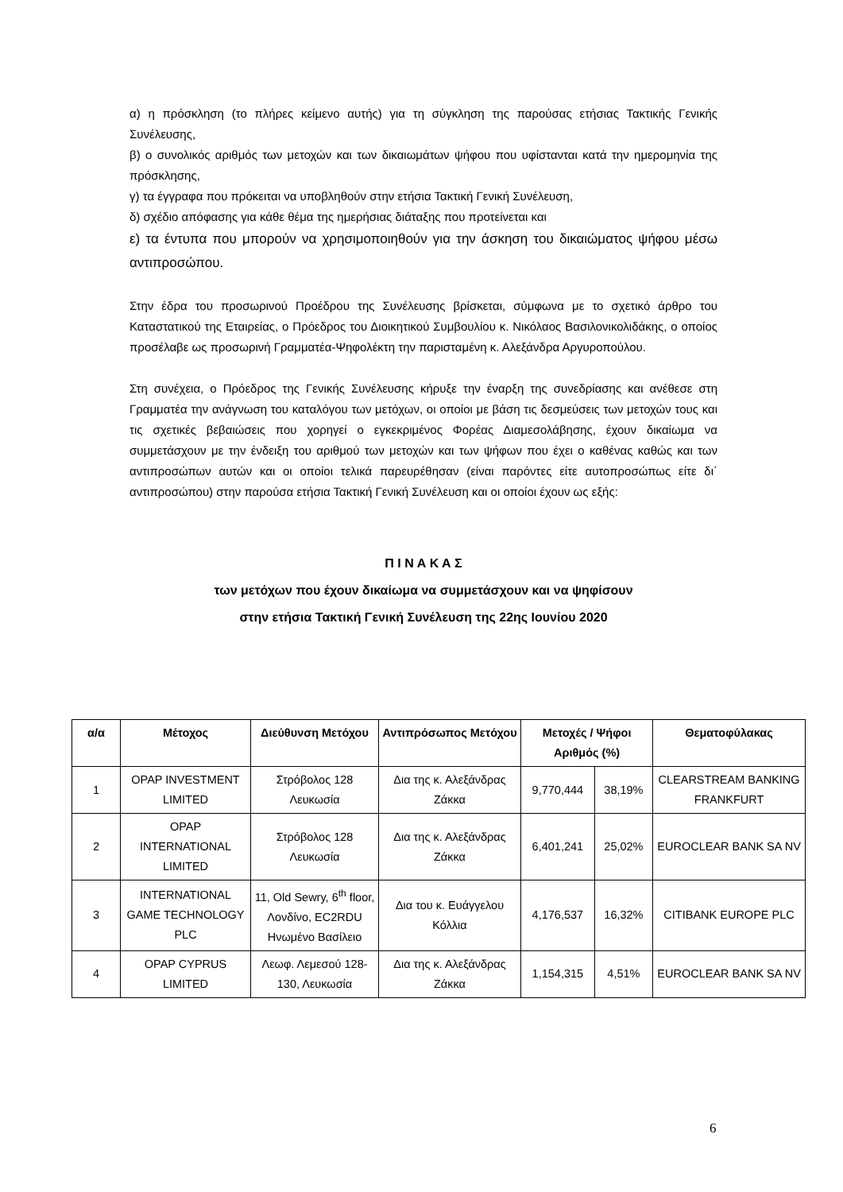α) η πρόσκληση (το πλήρες κείμενο αυτής) για τη σύγκληση της παρούσας ετήσιας Τακτικής Γενικής Συνέλευσης,
β) ο συνολικός αριθμός των μετοχών και των δικαιωμάτων ψήφου που υφίστανται κατά την ημερομηνία της πρόσκλησης,
γ) τα έγγραφα που πρόκειται να υποβληθούν στην ετήσια Τακτική Γενική Συνέλευση,
δ) σχέδιο απόφασης για κάθε θέμα της ημερήσιας διάταξης που προτείνεται και
ε) τα έντυπα που μπορούν να χρησιμοποιηθούν για την άσκηση του δικαιώματος ψήφου μέσω αντιπροσώπου.
Στην έδρα του προσωρινού Προέδρου της Συνέλευσης βρίσκεται, σύμφωνα με το σχετικό άρθρο του Καταστατικού της Εταιρείας, ο Πρόεδρος του Διοικητικού Συμβουλίου κ. Νικόλαος Βασιλονικολιδάκης, ο οποίος προσέλαβε ως προσωρινή Γραμματέα-Ψηφολέκτη την παρισταμένη κ. Αλεξάνδρα Αργυροπούλου.
Στη συνέχεια, ο Πρόεδρος της Γενικής Συνέλευσης κήρυξε την έναρξη της συνεδρίασης και ανέθεσε στη Γραμματέα την ανάγνωση του καταλόγου των μετόχων, οι οποίοι με βάση τις δεσμεύσεις των μετοχών τους και τις σχετικές βεβαιώσεις που χορηγεί ο εγκεκριμένος Φορέας Διαμεσολάβησης, έχουν δικαίωμα να συμμετάσχουν με την ένδειξη του αριθμού των μετοχών και των ψήφων που έχει ο καθένας καθώς και των αντιπροσώπων αυτών και οι οποίοι τελικά παρευρέθησαν (είναι παρόντες είτε αυτοπροσώπως είτε δι΄ αντιπροσώπου) στην παρούσα ετήσια Τακτική Γενική Συνέλευση και οι οποίοι έχουν ως εξής:
Π Ι Ν Α Κ Α Σ
των μετόχων που έχουν δικαίωμα να συμμετάσχουν και να ψηφίσουν
στην ετήσια Τακτική Γενική Συνέλευση της 22ης Ιουνίου 2020
| α/α | Μέτοχος | Διεύθυνση Μετόχου | Αντιπρόσωπος Μετόχου | Μετοχές / Ψήφοι Αριθμός (%) | | Θεματοφύλακας |
| --- | --- | --- | --- | --- | --- | --- |
| 1 | OPAP INVESTMENT LIMITED | Στρόβολος 128 Λευκωσία | Δια της κ. Αλεξάνδρας Ζάκκα | 9,770,444 | 38,19% | CLEARSTREAM BANKING FRANKFURT |
| 2 | OPAP INTERNATIONAL LIMITED | Στρόβολος 128 Λευκωσία | Δια της κ. Αλεξάνδρας Ζάκκα | 6,401,241 | 25,02% | EUROCLEAR BANK SA NV |
| 3 | INTERNATIONAL GAME TECHNOLOGY PLC | 11, Old Sewry, 6<sup>th</sup> floor, Λονδίνο, EC2RDU Ηνωμένο Βασίλειο | Δια του κ. Ευάγγελου Κόλλια | 4,176,537 | 16,32% | CITIBANK EUROPE PLC |
| 4 | OPAP CYPRUS LIMITED | Λεωφ. Λεμεσού 128-130, Λευκωσία | Δια της κ. Αλεξάνδρας Ζάκκα | 1,154,315 | 4,51% | EUROCLEAR BANK SA NV |
6